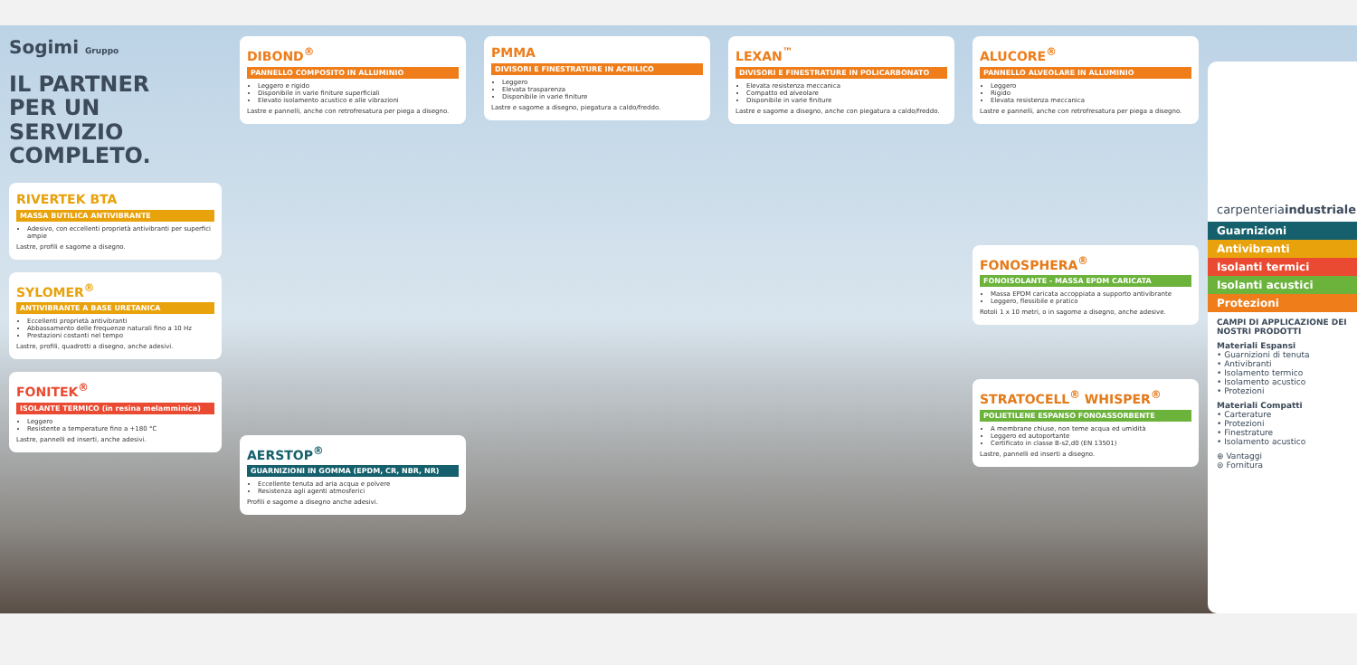Sogimi Gruppo
IL PARTNER
PER UN
SERVIZIO
COMPLETO.
RIVERTEK BTA
MASSA BUTILICA ANTIVIBRANTE
Adesivo, con eccellenti proprietà antivibranti per superfici ampie
Lastre, profili e sagome a disegno.
SYLOMER<sup>®</sup>
ANTIVIBRANTE A BASE URETANICA
Eccellenti proprietà antivibranti
Abbassamento delle frequenze naturali fino a 10 Hz
Prestazioni costanti nel tempo
Lastre, profili, quadrotti a disegno, anche adesivi.
FONITEK<sup>®</sup>
ISOLANTE TERMICO (in resina melamminica)
Leggero
Resistente a temperature fino a +180 °C
Lastre, pannelli ed inserti, anche adesivi.
DIBOND<sup>®</sup>
PANNELLO COMPOSITO IN ALLUMINIO
Leggero e rigido
Disponibile in varie finiture superficiali
Elevato isolamento acustico e alle vibrazioni
Lastre e pannelli, anche con retrofresatura per piega a disegno.
AERSTOP<sup>®</sup>
GUARNIZIONI IN GOMMA (EPDM, CR, NBR, NR)
Eccellente tenuta ad aria acqua e polvere
Resistenza agli agenti atmosferici
Profili e sagome a disegno anche adesivi.
PMMA
DIVISORI E FINESTRATURE IN ACRILICO
Leggero
Elevata trasparenza
Disponibile in varie finiture
Lastre e sagome a disegno, piegatura a caldo/freddo.
LEXAN<sup>™</sup>
DIVISORI E FINESTRATURE IN POLICARBONATO
Elevata resistenza meccanica
Compatto ed alveolare
Disponibile in varie finiture
Lastre e sagome a disegno, anche con piegatura a caldo/freddo.
ALUCORE<sup>®</sup>
PANNELLO ALVEOLARE IN ALLUMINIO
Leggero
Rigido
Elevata resistenza meccanica
Lastre e pannelli, anche con retrofresatura per piega a disegno.
FONOSPHERA<sup>®</sup>
FONOISOLANTE - MASSA EPDM CARICATA
Massa EPDM caricata accoppiata a supporto antivibrante
Leggero, flessibile e pratico
Rotoli 1 x 10 metri, o in sagome a disegno, anche adesive.
STRATOCELL<sup>®</sup> WHISPER<sup>®</sup>
POLIETILENE ESPANSO FONOASSORBENTE
A membrane chiuse, non teme acqua ed umidità
Leggero ed autoportante
Certificato in classe B-s2,d0 (EN 13501)
Lastre, pannelli ed inserti a disegno.
carpenteriaindustriale
Guarnizioni
Antivibranti
Isolanti termici
Isolanti acustici
Protezioni
CAMPI DI APPLICAZIONE DEI NOSTRI PRODOTTI
Materiali Espansi
• Guarnizioni di tenuta
• Antivibranti
• Isolamento termico
• Isolamento acustico
• Protezioni
Materiali Compatti
• Carterature
• Protezioni
• Finestrature
• Isolamento acustico
⊕ Vantaggi
⊜ Fornitura